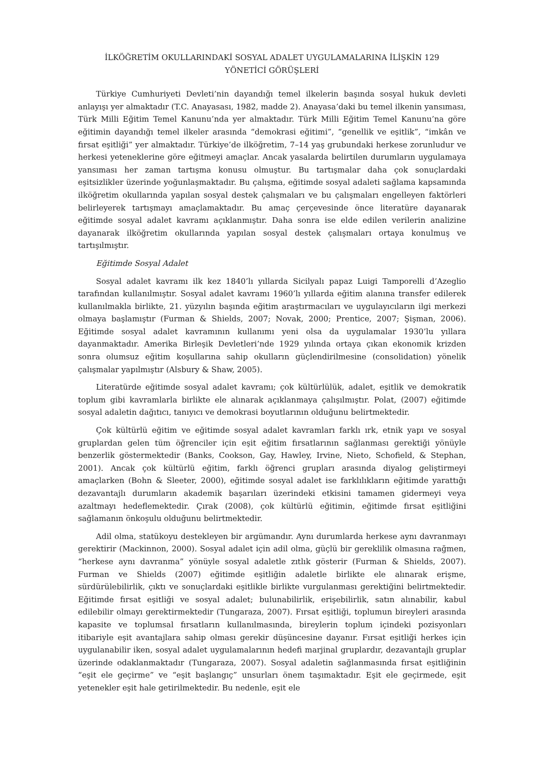İLKÖĞRETİM OKULLARINDAKİ SOSYAL ADALET UYGULAMALARINA İLİŞKİN 129
YÖNETİCİ GÖRÜŞLERİ
Türkiye Cumhuriyeti Devleti’nin dayandığı temel ilkelerin başında sosyal hukuk devleti anlayışı yer almaktadır (T.C. Anayasası, 1982, madde 2). Anayasa’daki bu temel ilkenin yansıması, Türk Milli Eğitim Temel Kanunu’nda yer almaktadır. Türk Milli Eğitim Temel Kanunu’na göre eğitimin dayandığı temel ilkeler arasında “demokrasi eğitimi”, “genellik ve eşitlik”, “imkân ve fırsat eşitliği” yer almaktadır. Türkiye’de ilköğretim, 7–14 yaş grubundaki herkese zorunludur ve herkesi yeteneklerine göre eğitmeyi amaçlar. Ancak yasalarda belirtilen durumların uygulamaya yansıması her zaman tartışma konusu olmuştur. Bu tartışmalar daha çok sonuçlardaki eşitsizlikler üzerinde yoğunlaşmaktadır. Bu çalışma, eğitimde sosyal adaleti sağlama kapsamında ilköğretim okullarında yapılan sosyal destek çalışmaları ve bu çalışmaları engelleyen faktörleri belirleyerek tartışmayı amaçlamaktadır. Bu amaç çerçevesinde önce literatüre dayanarak eğitimde sosyal adalet kavramı açıklanmıştır. Daha sonra ise elde edilen verilerin analizine dayanarak ilköğretim okullarında yapılan sosyal destek çalışmaları ortaya konulmuş ve tartışılmıştır.
Eğitimde Sosyal Adalet
Sosyal adalet kavramı ilk kez 1840’lı yıllarda Sicilyalı papaz Luigi Tamporelli d’Azeglio tarafından kullanılmıştır. Sosyal adalet kavramı 1960’lı yıllarda eğitim alanına transfer edilerek kullanılmakla birlikte, 21. yüzyılın başında eğitim araştırmacıları ve uygulayıcıların ilgi merkezi olmaya başlamıştır (Furman & Shields, 2007; Novak, 2000; Prentice, 2007; Şişman, 2006). Eğitimde sosyal adalet kavramının kullanımı yeni olsa da uygulamalar 1930’lu yıllara dayanmaktadır. Amerika Birleşik Devletleri’nde 1929 yılında ortaya çıkan ekonomik krizden sonra olumsuz eğitim koşullarına sahip okulların güçlendirilmesine (consolidation) yönelik çalışmalar yapılmıştır (Alsbury & Shaw, 2005).
Literatürde eğitimde sosyal adalet kavramı; çok kültürlülük, adalet, eşitlik ve demokratik toplum gibi kavramlarla birlikte ele alınarak açıklanmaya çalışılmıştır. Polat, (2007) eğitimde sosyal adaletin dağıtıcı, tanıyıcı ve demokrasi boyutlarının olduğunu belirtmektedir.
Çok kültürlü eğitim ve eğitimde sosyal adalet kavramları farklı ırk, etnik yapı ve sosyal gruplardan gelen tüm öğrenciler için eşit eğitim fırsatlarının sağlanması gerektiği yönüyle benzerlik göstermektedir (Banks, Cookson, Gay, Hawley, Irvine, Nieto, Schofield, & Stephan, 2001). Ancak çok kültürlü eğitim, farklı öğrenci grupları arasında diyalog geliştirmeyi amaçlarken (Bohn & Sleeter, 2000), eğitimde sosyal adalet ise farklılıkların eğitimde yarattığı dezavantajlı durumların akademik başarıları üzerindeki etkisini tamamen gidermeyi veya azaltmayı hedeflemektedir. Çırak (2008), çok kültürlü eğitimin, eğitimde fırsat eşitliğini sağlamanın önkoşulu olduğunu belirtmektedir.
Adil olma, statükoyu destekleyen bir argümandır. Aynı durumlarda herkese aynı davranmayı gerektirir (Mackinnon, 2000). Sosyal adalet için adil olma, güçlü bir gereklilik olmasına rağmen, “herkese aynı davranma” yönüyle sosyal adaletle zıtlık gösterir (Furman & Shields, 2007). Furman ve Shields (2007) eğitimde eşitliğin adaletle birlikte ele alınarak erişme, sürdürülebilirlik, çıktı ve sonuçlardaki eşitlikle birlikte vurgulanması gerektiğini belirtmektedir. Eğitimde fırsat eşitliği ve sosyal adalet; bulunabilirlik, erişebilirlik, satın alınabilir, kabul edilebilir olmayı gerektirmektedir (Tungaraza, 2007). Fırsat eşitliği, toplumun bireyleri arasında kapasite ve toplumsal fırsatların kullanılmasında, bireylerin toplum içindeki pozisyonları itibariyle eşit avantajlara sahip olması gerekir düşüncesine dayanır. Fırsat eşitliği herkes için uygulanabilir iken, sosyal adalet uygulamalarının hedefi marjinal gruplardır, dezavantajlı gruplar üzerinde odaklanmaktadır (Tungaraza, 2007). Sosyal adaletin sağlanmasında fırsat eşitliğinin “eşit ele geçirme” ve “eşit başlangıç” unsurları önem taşımaktadır. Eşit ele geçirmede, eşit yetenekler eşit hale getirilmektedir. Bu nedenle, eşit ele